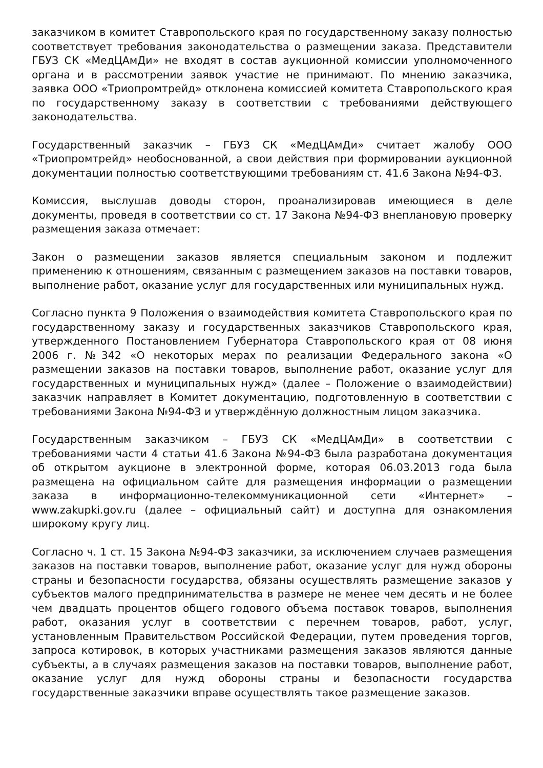заказчиком в комитет Ставропольского края по государственному заказу полностью соответствует требования законодательства о размещении заказа. Представители ГБУЗ СК «МедЦАмДи» не входят в состав аукционной комиссии уполномоченного органа и в рассмотрении заявок участие не принимают. По мнению заказчика, заявка ООО «Триопромтрейд» отклонена комиссией комитета Ставропольского края по государственному заказу в соответствии с требованиями действующего законодательства.
Государственный заказчик – ГБУЗ СК «МедЦАмДи» считает жалобу ООО «Триопромтрейд» необоснованной, а свои действия при формировании аукционной документации полностью соответствующими требованиям ст. 41.6 Закона №94-ФЗ.
Комиссия, выслушав доводы сторон, проанализировав имеющиеся в деле документы, проведя в соответствии со ст. 17 Закона №94-ФЗ внеплановую проверку размещения заказа отмечает:
Закон о размещении заказов является специальным законом и подлежит применению к отношениям, связанным с размещением заказов на поставки товаров, выполнение работ, оказание услуг для государственных или муниципальных нужд.
Согласно пункта 9 Положения о взаимодействия комитета Ставропольского края по государственному заказу и государственных заказчиков Ставропольского края, утвержденного Постановлением Губернатора Ставропольского края от 08 июня 2006 г. №342 «О некоторых мерах по реализации Федерального закона «О размещении заказов на поставки товаров, выполнение работ, оказание услуг для государственных и муниципальных нужд» (далее – Положение о взаимодействии) заказчик направляет в Комитет документацию, подготовленную в соответствии с требованиями Закона №94-ФЗ и утверждённую должностным лицом заказчика.
Государственным заказчиком – ГБУЗ СК «МедЦАмДи» в соответствии с требованиями части 4 статьи 41.6 Закона №94-ФЗ была разработана документация об открытом аукционе в электронной форме, которая 06.03.2013 года была размещена на официальном сайте для размещения информации о размещении заказа в информационно-телекоммуникационной сети «Интернет» – www.zakupki.gov.ru (далее – официальный сайт) и доступна для ознакомления широкому кругу лиц.
Согласно ч. 1 ст. 15 Закона №94-ФЗ заказчики, за исключением случаев размещения заказов на поставки товаров, выполнение работ, оказание услуг для нужд обороны страны и безопасности государства, обязаны осуществлять размещение заказов у субъектов малого предпринимательства в размере не менее чем десять и не более чем двадцать процентов общего годового объема поставок товаров, выполнения работ, оказания услуг в соответствии с перечнем товаров, работ, услуг, установленным Правительством Российской Федерации, путем проведения торгов, запроса котировок, в которых участниками размещения заказов являются данные субъекты, а в случаях размещения заказов на поставки товаров, выполнение работ, оказание услуг для нужд обороны страны и безопасности государства государственные заказчики вправе осуществлять такое размещение заказов.